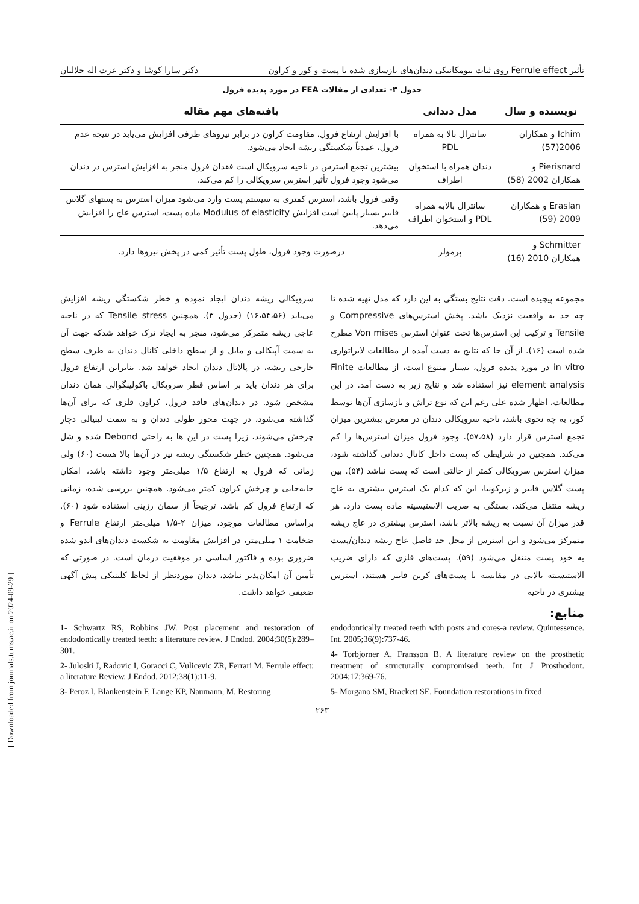تأثیر Ferrule effect روی ثبات بیومکانیکی دندان‌های بازسازی شده با پست و کور و کراون دکتر سارا کوشا و دکتر عزت اله جلالیان
جدول ۳- تعدادی از مقالات FEA در مورد پدیده فرول
| نویسنده و سال | مدل دندانی | یافته‌های مهم مقاله |
| --- | --- | --- |
| Ichim و همکاران 2006(57) | سانترال بالا به همراه PDL | با افزایش ارتفاع فرول، مقاومت کراون در برابر نیروهای طرفی افزایش می‌یابد در نتیجه عدم فرول، عمدتاً شکستگی ریشه ایجاد می‌شود. |
| Pierisnard و همکاران 2002 (58) | دندان همراه با استخوان اطراف | بیشترین تجمع استرس در ناحیه سرویکال است فقدان فرول منجر به افزایش استرس در دندان می‌شود وجود فرول تأثیر استرس سرویکالی را کم می‌کند. |
| Eraslan و همکاران 2009 (59) | سانترال بالابه همراه PDL و استخوان اطراف | وقتی فرول باشد، استرس کمتری به سیستم پست وارد می‌شود میزان استرس به پستهای گلاس فایبر بسیار پایین است افزایش Modulus of elasticity ماده پست، استرس عاج را افزایش می‌دهد. |
| Schmitter و همکاران 2010 (16) | پرمولر | درصورت وجود فرول، طول پست تأثیر کمی در پخش نیروها دارد. |
مجموعه پیچیده است. دقت نتایج بستگی به این دارد که مدل تهیه شده تا چه حد به واقعیت نزدیک باشد. پخش استرس‌های Compressive و Tensile و ترکیب این استرس‌ها تحت عنوان استرس Von mises مطرح شده است (۱۶). از آن جا که نتایج به دست آمده از مطالعات لابراتواری in vitro در مورد پدیده فرول، بسیار متنوع است، از مطالعات Finite element analysis نیز استفاده شد و نتایج زیر به دست آمد. در این مطالعات، اظهار شده علی رغم این که نوع تراش و بازسازی آن‌ها توسط کور، به چه نحوی باشد، ناحیه سرویکالی دندان در معرض بیشترین میزان تجمع استرس قرار دارد (۵۷،۵۸). وجود فرول میزان استرس‌ها را کم می‌کند. همچنین در شرایطی که پست داخل کانال دندانی گذاشته شود، میزان استرس سرویکالی کمتر از حالتی است که پست نباشد (۵۴). بین پست گلاس فایبر و زیرکونیا، این که کدام یک استرس بیشتری به عاج ریشه منتقل می‌کند، بستگی به ضریب الاستیسیته ماده پست دارد. هر قدر میزان آن نسبت به ریشه بالاتر باشد، استرس بیشتری در عاج ریشه متمرکز می‌شود و این استرس از محل حد فاصل عاج ریشه دندان/پست به خود پست منتقل می‌شود (۵۹). پست‌های فلزی که دارای ضریب الاستیسیته بالایی در مقایسه با پست‌های کربن فایبر هستند، استرس بیشتری در ناحیه
سرویکالی ریشه دندان ایجاد نموده و خطر شکستگی ریشه افزایش می‌یابد (۱۶،۵۴،۵۶) (جدول ۳). همچنین Tensile stress که در ناحیه عاجی ریشه متمرکز می‌شود، منجر به ایجاد ترک خواهد شدکه جهت آن به سمت آپیکالی و مایل و از سطح داخلی کانال دندان به طرف سطح خارجی ریشه، در پالاتال دندان ایجاد خواهد شد. بنابراین ارتفاع فرول برای هر دندان باید بر اساس قطر سرویکال باکولینگوالی همان دندان مشخص شود. در دندان‌های فاقد فرول، کراون فلزی که برای آن‌ها گذاشته می‌شود، در جهت محور طولی دندان و به سمت لیبیالی دچار چرخش می‌شوند، زیرا پست در این ها به راحتی Debond شده و شل می‌شود. همچنین خطر شکستگی ریشه نیز در آن‌ها بالا هست (۶۰) ولی زمانی که فرول به ارتفاع ۱/۵ میلی‌متر وجود داشته باشد، امکان جابه‌جایی و چرخش کراون کمتر می‌شود. همچنین بررسی شده، زمانی که ارتفاع فرول کم باشد، ترجیحاً از سمان رزینی استفاده شود (۶۰). براساس مطالعات موجود، میزان ۲-۱/۵ میلی‌متر ارتفاع Ferrule و ضخامت ۱ میلی‌متر، در افزایش مقاومت به شکست دندان‌های اندو شده ضروری بوده و فاکتور اساسی در موفقیت درمان است. در صورتی که تأمین آن امکان‌پذیر نباشد، دندان موردنظر از لحاظ کلینیکی پیش آگهی ضعیفی خواهد داشت.
منابع:
1- Schwartz RS, Robbins JW. Post placement and restoration of endodontically treated teeth: a literature review. J Endod. 2004;30(5):289–301.
2- Juloski J, Radovic I, Goracci C, Vulicevic ZR, Ferrari M. Ferrule effect: a literature Review. J Endod. 2012;38(1):11-9.
3- Peroz I, Blankenstein F, Lange KP, Naumann, M. Restoring
endodontically treated teeth with posts and cores-a review. Quintessence. Int. 2005;36(9):737-46.
4- Torbjorner A, Fransson B. A literature review on the prosthetic treatment of structurally compromised teeth. Int J Prosthodont. 2004;17:369-76.
5- Morgano SM, Brackett SE. Foundation restorations in fixed
۲۶۳
[ Downloaded from journals.tums.ac.ir on 2024-09-29 ]